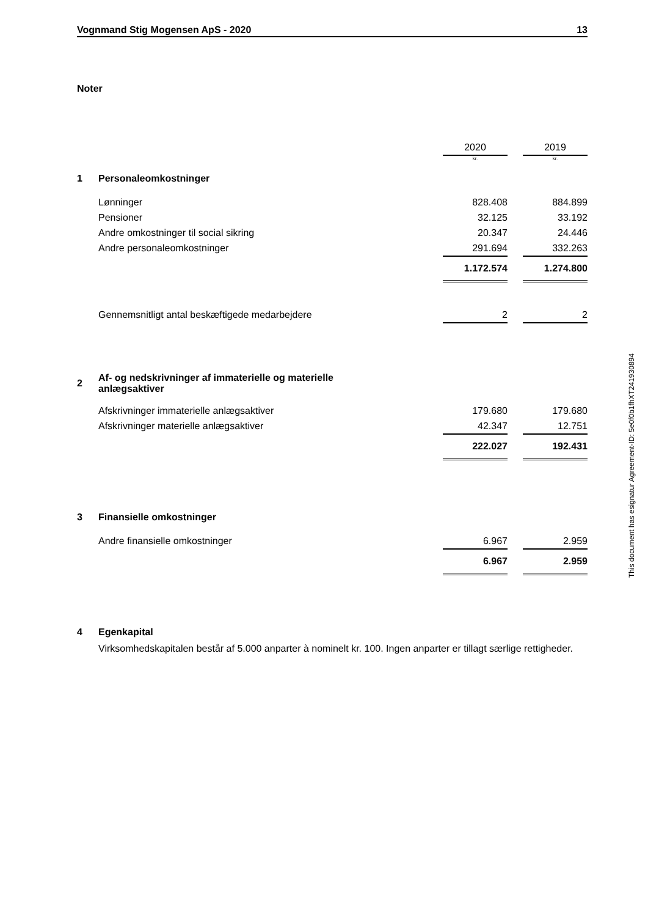Vognmand Stig Mogensen ApS - 2020 13
Noter
| | | 2020 | | 2019 |
| --- | --- | --- | --- | --- |
| | | kr. | | kr. |
| 1 | Personaleomkostninger | | | |
| | Lønninger | 828.408 | | 884.899 |
| | Pensioner | 32.125 | | 33.192 |
| | Andre omkostninger til social sikring | 20.347 | | 24.446 |
| | Andre personaleomkostninger | 291.694 | | 332.263 |
| | | 1.172.574 | | 1.274.800 |
| | Gennemsnitligt antal beskæftigede medarbejdere | 2 | | 2 |
| 2 | Af- og nedskrivninger af immaterielle og materielle anlægsaktiver | | | |
| | Afskrivninger immaterielle anlægsaktiver | 179.680 | | 179.680 |
| | Afskrivninger materielle anlægsaktiver | 42.347 | | 12.751 |
| | | 222.027 | | 192.431 |
| 3 | Finansielle omkostninger | | | |
| | Andre finansielle omkostninger | 6.967 | | 2.959 |
| | | 6.967 | | 2.959 |
| 4 | Egenkapital | | | |
Virksomhedskapitalen består af 5.000 anparter à nominelt kr. 100. Ingen anparter er tillagt særlige rettigheder.
This document has esignatur Agreement-ID: 5e0f0b1fhXT241930894